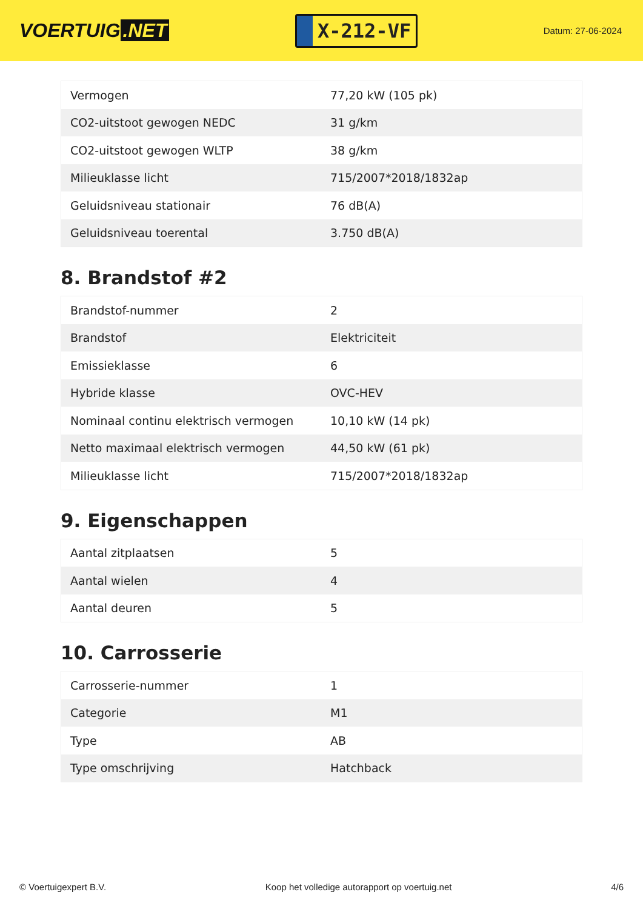VOERTUIG.NET
X-212-VF
Datum: 27-06-2024
| Vermogen | 77,20 kW (105 pk) |
| CO2-uitstoot gewogen NEDC | 31 g/km |
| CO2-uitstoot gewogen WLTP | 38 g/km |
| Milieuklasse licht | 715/2007*2018/1832ap |
| Geluidsniveau stationair | 76 dB(A) |
| Geluidsniveau toerental | 3.750 dB(A) |
8. Brandstof #2
| Brandstof-nummer | 2 |
| Brandstof | Elektriciteit |
| Emissieklasse | 6 |
| Hybride klasse | OVC-HEV |
| Nominaal continu elektrisch vermogen | 10,10 kW (14 pk) |
| Netto maximaal elektrisch vermogen | 44,50 kW (61 pk) |
| Milieuklasse licht | 715/2007*2018/1832ap |
9. Eigenschappen
| Aantal zitplaatsen | 5 |
| Aantal wielen | 4 |
| Aantal deuren | 5 |
10. Carrosserie
| Carrosserie-nummer | 1 |
| Categorie | M1 |
| Type | AB |
| Type omschrijving | Hatchback |
© Voertuigexpert B.V. Koop het volledige autorapport op voertuig.net 4/6